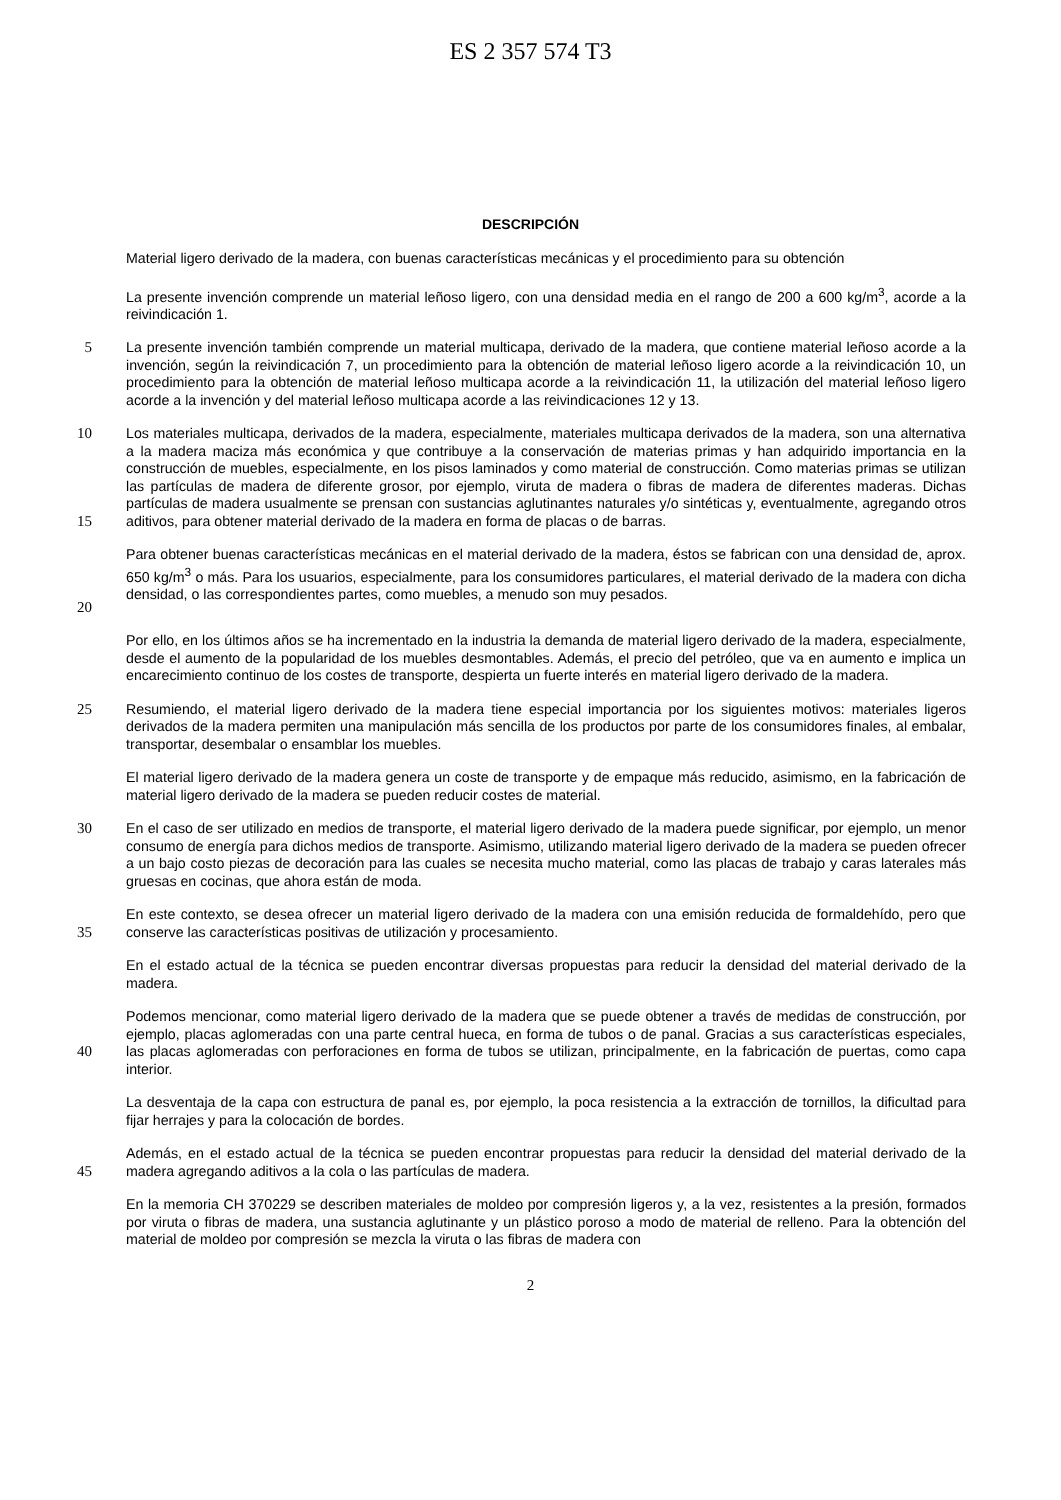ES 2 357 574 T3
DESCRIPCIÓN
Material ligero derivado de la madera, con buenas características mecánicas y el procedimiento para su obtención
La presente invención comprende un material leñoso ligero, con una densidad media en el rango de 200 a 600 kg/m<sup>3</sup>, acorde a la reivindicación 1.
5
La presente invención también comprende un material multicapa, derivado de la madera, que contiene material leñoso acorde a la invención, según la reivindicación 7, un procedimiento para la obtención de material leñoso ligero acorde a la reivindicación 10, un procedimiento para la obtención de material leñoso multicapa acorde a la reivindicación 11, la utilización del material leñoso ligero acorde a la invención y del material leñoso multicapa acorde a las reivindicaciones 12 y 13.
10
15
Los materiales multicapa, derivados de la madera, especialmente, materiales multicapa derivados de la madera, son una alternativa a la madera maciza más económica y que contribuye a la conservación de materias primas y han adquirido importancia en la construcción de muebles, especialmente, en los pisos laminados y como material de construcción. Como materias primas se utilizan las partículas de madera de diferente grosor, por ejemplo, viruta de madera o fibras de madera de diferentes maderas. Dichas partículas de madera usualmente se prensan con sustancias aglutinantes naturales y/o sintéticas y, eventualmente, agregando otros aditivos, para obtener material derivado de la madera en forma de placas o de barras.
20
Para obtener buenas características mecánicas en el material derivado de la madera, éstos se fabrican con una densidad de, aprox. 650 kg/m<sup>3</sup> o más. Para los usuarios, especialmente, para los consumidores particulares, el material derivado de la madera con dicha densidad, o las correspondientes partes, como muebles, a menudo son muy pesados.
Por ello, en los últimos años se ha incrementado en la industria la demanda de material ligero derivado de la madera, especialmente, desde el aumento de la popularidad de los muebles desmontables. Además, el precio del petróleo, que va en aumento e implica un encarecimiento continuo de los costes de transporte, despierta un fuerte interés en material ligero derivado de la madera.
25
Resumiendo, el material ligero derivado de la madera tiene especial importancia por los siguientes motivos: materiales ligeros derivados de la madera permiten una manipulación más sencilla de los productos por parte de los consumidores finales, al embalar, transportar, desembalar o ensamblar los muebles.
El material ligero derivado de la madera genera un coste de transporte y de empaque más reducido, asimismo, en la fabricación de material ligero derivado de la madera se pueden reducir costes de material.
30
En el caso de ser utilizado en medios de transporte, el material ligero derivado de la madera puede significar, por ejemplo, un menor consumo de energía para dichos medios de transporte. Asimismo, utilizando material ligero derivado de la madera se pueden ofrecer a un bajo costo piezas de decoración para las cuales se necesita mucho material, como las placas de trabajo y caras laterales más gruesas en cocinas, que ahora están de moda.
35
En este contexto, se desea ofrecer un material ligero derivado de la madera con una emisión reducida de formaldehído, pero que conserve las características positivas de utilización y procesamiento.
En el estado actual de la técnica se pueden encontrar diversas propuestas para reducir la densidad del material derivado de la madera.
40
Podemos mencionar, como material ligero derivado de la madera que se puede obtener a través de medidas de construcción, por ejemplo, placas aglomeradas con una parte central hueca, en forma de tubos o de panal. Gracias a sus características especiales, las placas aglomeradas con perforaciones en forma de tubos se utilizan, principalmente, en la fabricación de puertas, como capa interior.
La desventaja de la capa con estructura de panal es, por ejemplo, la poca resistencia a la extracción de tornillos, la dificultad para fijar herrajes y para la colocación de bordes.
45
Además, en el estado actual de la técnica se pueden encontrar propuestas para reducir la densidad del material derivado de la madera agregando aditivos a la cola o las partículas de madera.
En la memoria CH 370229 se describen materiales de moldeo por compresión ligeros y, a la vez, resistentes a la presión, formados por viruta o fibras de madera, una sustancia aglutinante y un plástico poroso a modo de material de relleno. Para la obtención del material de moldeo por compresión se mezcla la viruta o las fibras de madera con
2